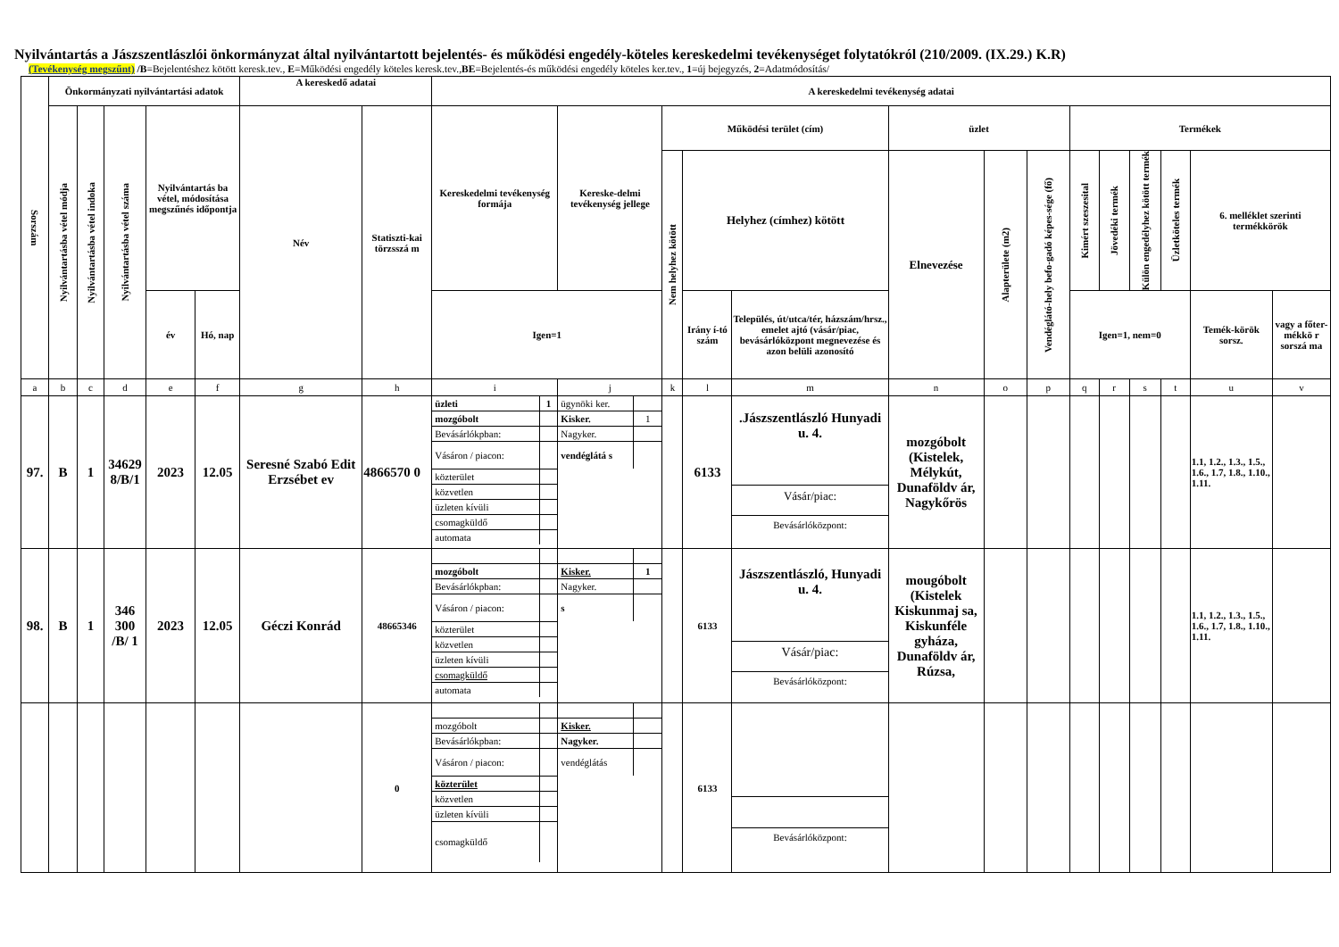Nyilvántartás a Jászszentlászlói önkormányzat által nyilvántartott bejelentés- és működési engedély-köteles kereskedelmi tevékenységet folytatókról (210/2009. (IX.29.) K.R)
(Tevékenység megszűnt) /B=Bejelentéshez kötött keresk.tev., E=Működési engedély köteles keresk.tev.,BE=Bejelentés-és működési engedély köteles ker.tev., 1=új bejegyzés, 2=Adatmódosítás/
| Sorszám | Önkormányzati nyilvántartási adatok | | | | | A kereskedő adatai | | A kereskedelmi tevékenység adatai | | | | | | | | | | | | | |
| --- | --- | --- | --- | --- | --- | --- | --- | --- | --- | --- | --- | --- | --- | --- | --- | --- | --- | --- | --- | --- | --- |
| | Nyilvántartásba vétel módja | Nyilvántartásba vétel indoka | Nyilvántartásba vétel száma | Nyilvántartás ba vétel, módosítása megszűnés időpontja | | Név | Statiszti-kai törzsszá m | Kereskedelmi tevékenység formája | Kereske-delmi tevékenység jellege | Működési terület (cím) | | | üzlet | | | Termékek | | | | | |
| | | | | | | | | | | Nem helyhez kötött | Helyhez (címhez) kötött | | Elnevezése | Alapterülete (m2) | Vendéglátó-hely befo-gadó képes-sége (fő) | Kimért szeszesital | Jövedéki termék | Külön engedélyhez kötött termék | Üzletköteles termék | 6. melléklet szerinti termékkörök | |
| | | | | év | Hó, nap | | | Igen=1 | | | Irány í-tó szám | Település, út/utca/tér, házszám/hrsz., emelet ajtó (vásár/piac, bevásárlóközpont megnevezése és azon belüli azonosító | | | | Igen=1, nem=0 | | | | Temék-körök sorsz. | vagy a főter-mékkö r sorszá ma |
| a | b | c | d | e | f | g | h | i | j | k | l | m | n | o | p | q | r | s | t | u | v |
| 97. | B | 1 | 34629 8/B/1 | 2023 | 12.05 | Seresné Szabó Edit Erzsébet ev | 4866570 0 | / üzleti / 1 / / mozgóbolt / / / Bevásárlókpban: / / / Vásáron / piacon: / / / közterület / / / közvetlen / / / üzleten kívüli / / / csomagküldő / / / automata / / | / ügynöki ker. / / / Kisker. / 1 / / Nagyker. / / / vendéglátá s / / | | 6133 | .Jászszentlászló Hunyadi u. 4. Vásár/piac: Bevásárlóközpont: | mozgóbolt (Kistelek, Mélykút, Dunaföldv ár, Nagykőrös | | | | | | | 1.1, 1.2., 1.3., 1.5., 1.6., 1.7, 1.8., 1.10., 1.11. | |
| 98. | B | 1 | 346 300 /B/ 1 | 2023 | 12.05 | Géczi Konrád | 48665346 | / mozgóbolt / / / Bevásárlókpban: / / / Vásáron / piacon: / / / közterület / / / közvetlen / / / üzleten kívüli / / / csomagküldő / / / automata / / | / Kisker. / 1 / / Nagyker. / / / s / / | | 6133 | Jászszentlászló, Hunyadi u. 4. Vásár/piac: Bevásárlóközpont: | mougóbolt (Kistelek Kiskunmaj sa, Kiskunféle gyháza, Dunaföldv ár, Rúzsa, | | | | | | | 1.1, 1.2., 1.3., 1.5., 1.6., 1.7, 1.8., 1.10., 1.11. | |
| | | | | | | | 0 | / mozgóbolt / / / Bevásárlókpban: / / / Vásáron / piacon: / / / közterület / / / közvetlen / / / üzleten kívüli / / / csomagküldő / / | / Kisker. / / / Nagyker. / / / vendéglátás / / | | 6133 | Bevásárlóközpont: | | | | | | | | | |